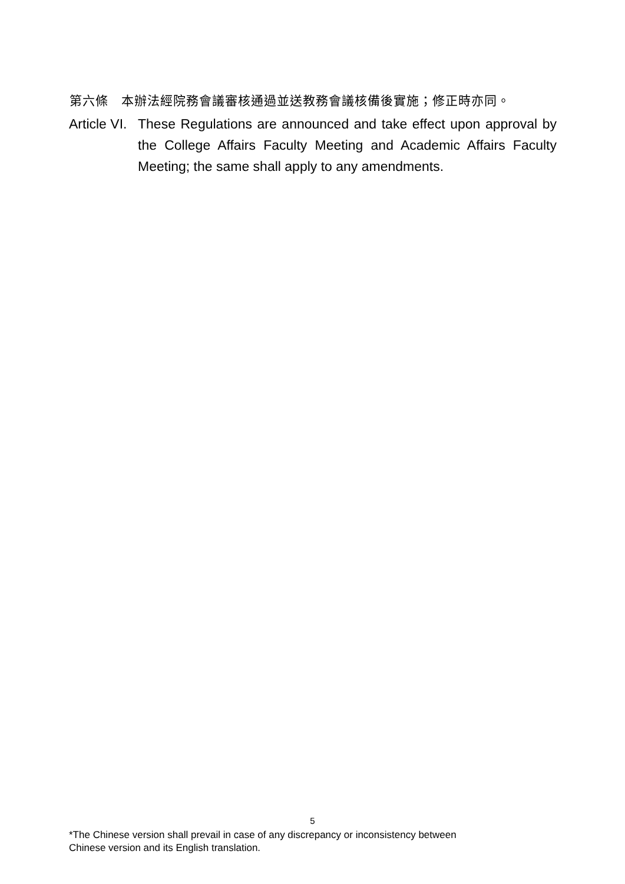第六條　本辦法經院務會議審核通過並送教務會議核備後實施；修正時亦同。
Article VI. These Regulations are announced and take effect upon approval by the College Affairs Faculty Meeting and Academic Affairs Faculty Meeting; the same shall apply to any amendments.
5
*The Chinese version shall prevail in case of any discrepancy or inconsistency between
Chinese version and its English translation.